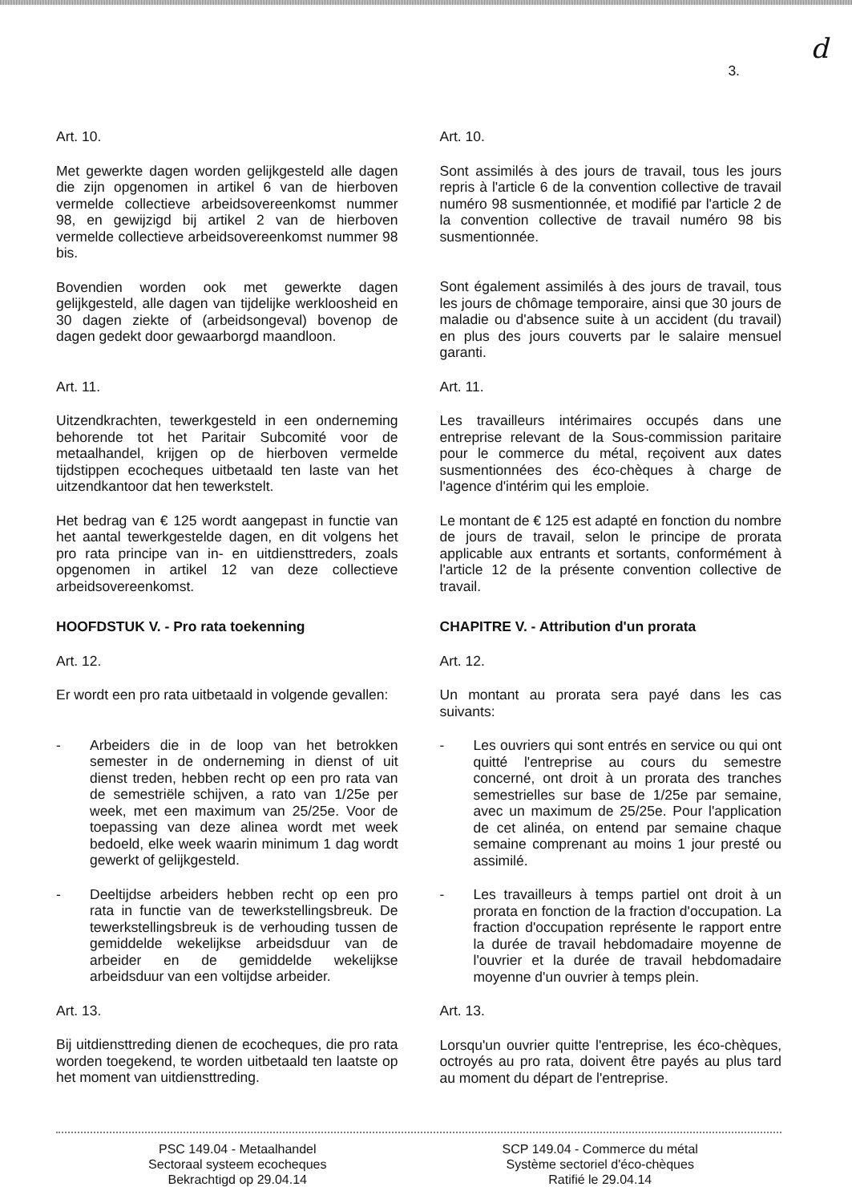d
3.
Art. 10.
Met gewerkte dagen worden gelijkgesteld alle dagen die zijn opgenomen in artikel 6 van de hierboven vermelde collectieve arbeidsovereenkomst nummer 98, en gewijzigd bij artikel 2 van de hierboven vermelde collectieve arbeidsovereenkomst nummer 98 bis.
Bovendien worden ook met gewerkte dagen gelijkgesteld, alle dagen van tijdelijke werkloosheid en 30 dagen ziekte of (arbeidsongeval) bovenop de dagen gedekt door gewaarborgd maandloon.
Art. 11.
Uitzendkrachten, tewerkgesteld in een onderneming behorende tot het Paritair Subcomité voor de metaalhandel, krijgen op de hierboven vermelde tijdstippen ecocheques uitbetaald ten laste van het uitzendkantoor dat hen tewerkstelt.
Het bedrag van € 125 wordt aangepast in functie van het aantal tewerkgestelde dagen, en dit volgens het pro rata principe van in- en uitdiensttreders, zoals opgenomen in artikel 12 van deze collectieve arbeidsovereenkomst.
HOOFDSTUK V. - Pro rata toekenning
Art. 12.
Er wordt een pro rata uitbetaald in volgende gevallen:
- Arbeiders die in de loop van het betrokken semester in de onderneming in dienst of uit dienst treden, hebben recht op een pro rata van de semestriële schijven, a rato van 1/25e per week, met een maximum van 25/25e. Voor de toepassing van deze alinea wordt met week bedoeld, elke week waarin minimum 1 dag wordt gewerkt of gelijkgesteld.
- Deeltijdse arbeiders hebben recht op een pro rata in functie van de tewerkstellingsbreuk. De tewerkstellingsbreuk is de verhouding tussen de gemiddelde wekelijkse arbeidsduur van de arbeider en de gemiddelde wekelijkse arbeidsduur van een voltijdse arbeider.
Art. 13.
Bij uitdiensttreding dienen de ecocheques, die pro rata worden toegekend, te worden uitbetaald ten laatste op het moment van uitdiensttreding.
Art. 10.
Sont assimilés à des jours de travail, tous les jours repris à l'article 6 de la convention collective de travail numéro 98 susmentionnée, et modifié par l'article 2 de la convention collective de travail numéro 98 bis susmentionnée.
Sont également assimilés à des jours de travail, tous les jours de chômage temporaire, ainsi que 30 jours de maladie ou d'absence suite à un accident (du travail) en plus des jours couverts par le salaire mensuel garanti.
Art. 11.
Les travailleurs intérimaires occupés dans une entreprise relevant de la Sous-commission paritaire pour le commerce du métal, reçoivent aux dates susmentionnées des éco-chèques à charge de l'agence d'intérim qui les emploie.
Le montant de € 125 est adapté en fonction du nombre de jours de travail, selon le principe de prorata applicable aux entrants et sortants, conformément à l'article 12 de la présente convention collective de travail.
CHAPITRE V. - Attribution d'un prorata
Art. 12.
Un montant au prorata sera payé dans les cas suivants:
- Les ouvriers qui sont entrés en service ou qui ont quitté l'entreprise au cours du semestre concerné, ont droit à un prorata des tranches semestrielles sur base de 1/25e par semaine, avec un maximum de 25/25e. Pour l'application de cet alinéa, on entend par semaine chaque semaine comprenant au moins 1 jour presté ou assimilé.
- Les travailleurs à temps partiel ont droit à un prorata en fonction de la fraction d'occupation. La fraction d'occupation représente le rapport entre la durée de travail hebdomadaire moyenne de l'ouvrier et la durée de travail hebdomadaire moyenne d'un ouvrier à temps plein.
Art. 13.
Lorsqu'un ouvrier quitte l'entreprise, les éco-chèques, octroyés au pro rata, doivent être payés au plus tard au moment du départ de l'entreprise.
PSC 149.04 - Metaalhandel
Sectoraal systeem ecocheques
Bekrachtigd op 29.04.14
SCP 149.04 - Commerce du métal
Système sectoriel d'éco-chèques
Ratifié le 29.04.14